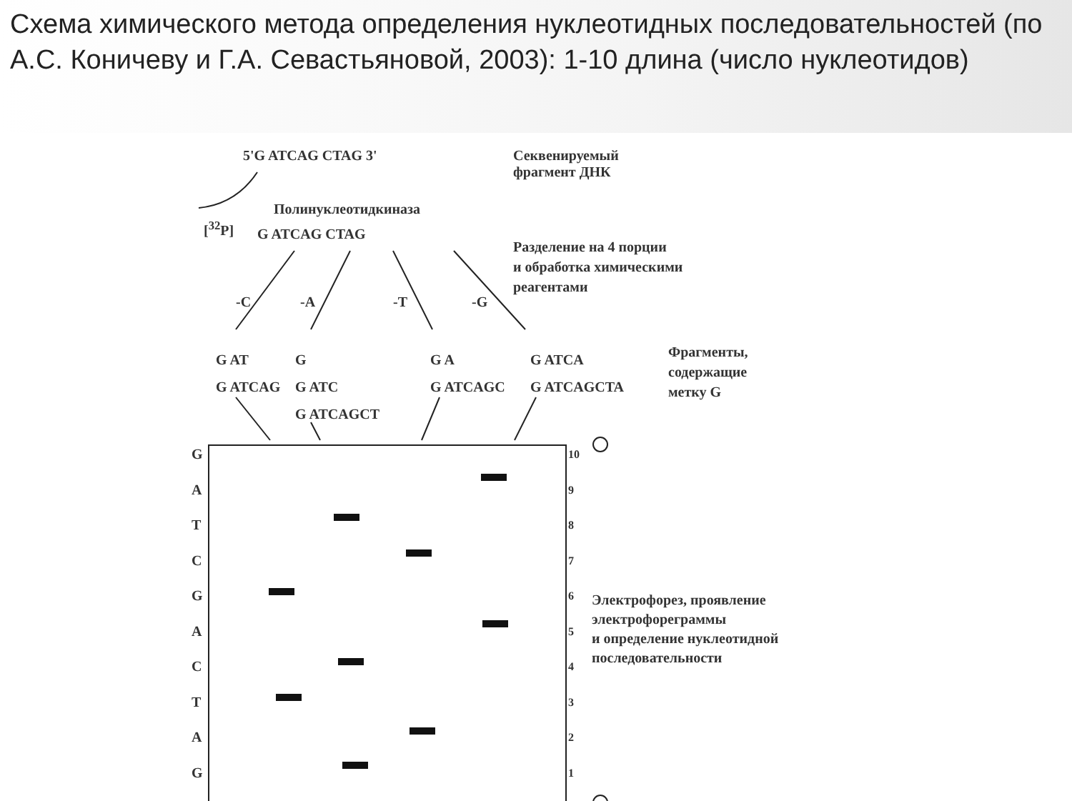Схема химического метода определения нуклеотидных последовательностей (по А.С. Коничеву и Г.А. Севастьяновой, 2003): 1-10 длина (число нуклеотидов)
5'G ATCAG CTAG 3'
Секвенируемый
фрагмент ДНК
Полинуклеотидкиназа
[<sup>32</sup>P] G ATCAG CTAG
Разделение на 4 порции
и обработка химическими
реагентами
-C -A -T -G
G AT
G ATCAG
G
G ATC
G ATCAGCT
G A
G ATCAGC
G ATCA
G ATCAGCTA
Фрагменты,
содержащие
метку G
G
A
T
C
G
A
C
T
A
G
10
9
8
7
6
5
4
3
2
1
Электрофорез, проявление
электрофореграммы
и определение нуклеотидной
последовательности